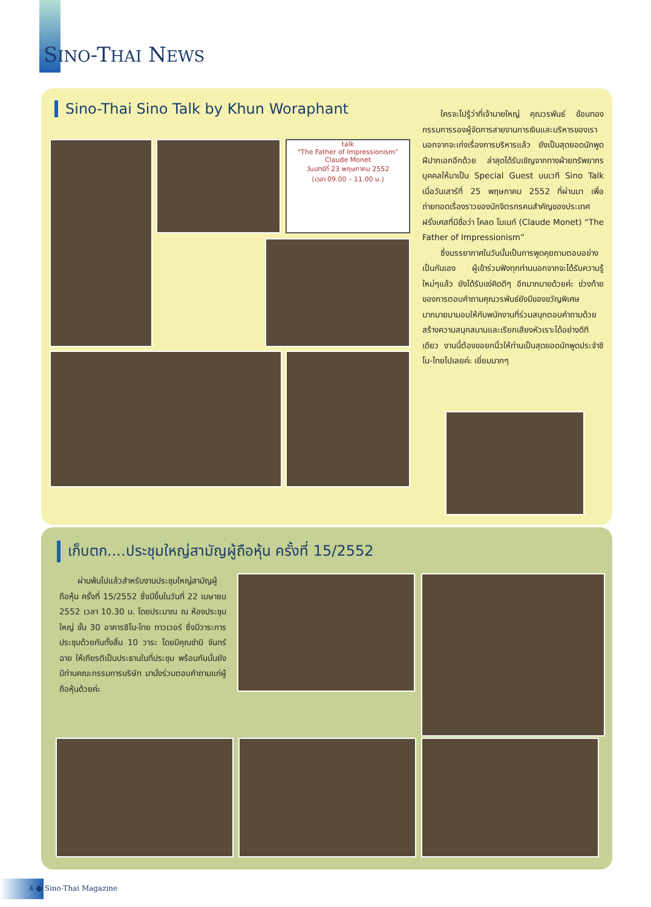SINO-THAI NEWS
Sino-Thai Sino Talk by Khun Woraphant
talk
"The Father of Impressionism"
Claude Monet
วันเสาร์ที่ 23 พฤษภาคม 2552
(เวลา 09.00 – 11.00 น.)
ใครจะไปรู้ว่าที่เจ้านายใหญ่ คุณวรพันธ์ ช้อนทอง กรรมการรองผู้จัดการสายงานการเงินและบริหารของเรา นอกจากจะเก่งเรื่องการบริหารแล้ว ยังเป็นสุดยอดนักพูดฝีปากเอกอีกด้วย ล่าสุดได้รับเชิญจากทางฝ่ายทรัพยากรบุคคลให้มาเป็น Special Guest บนเวที Sino Talk เมื่อวันเสาร์ที่ 25 พฤษภาคม 2552 ที่ผ่านมา เพื่อถ่ายทอดเรื่องราวของนักจิตรกรคนสำคัญของประเทศฝรั่งเศสที่มีชื่อว่า โคลด โมเนท์ (Claude Monet) “The Father of Impressionism”
ซึ่งบรรยากาศในวันนั้นเป็นการพูดคุยถามตอบอย่างเป็นกันเอง ผู้เข้าร่วมฟังทุกท่านนอกจากจะได้รับความรู้ใหม่ๆแล้ว ยังได้รับแง่คิดดีๆ อีกมากมายด้วยค่ะ ช่วงท้ายของการตอบคำถามคุณวรพันธ์ยังมีของขวัญพิเศษมากมายมามอบให้กับพนักงานที่ร่วมสนุกตอบคำถามด้วย สร้างความสนุกสนานและเรียกเสียงหัวเราะได้อย่างดีทีเดียว งานนี้ต้องขอยกนิ้วให้ท่านเป็นสุดยอดนักพูดประจำซิโน-ไทยไปเลยค่ะ เยี่ยมมากๆ
เก็บตก....ประชุมใหญ่สามัญผู้ถือหุ้น ครั้งที่ 15/2552
ผ่านพ้นไปแล้วสำหรับงานประชุมใหญ่สามัญผู้ถือหุ้น ครั้งที่ 15/2552 ซึ่งมีขึ้นในวันที่ 22 เมษายน 2552 เวลา 10.30 น. โดยประมาณ ณ ห้องประชุมใหญ่ ชั้น 30 อาคารซิโน-ไทย ทาวเวอร์ ซึ่งมีวาระการประชุมด้วยกันทั้งสิ้น 10 วาระ โดยมีคุณชำนิ จันทร์ฉาย ให้เกียรติเป็นประธานในที่ประชุม พร้อมกันนั้นยังมีท่านคณะกรรมการบริษัท มานั่งร่วมตอบคำถามแก่ผู้ถือหุ้นด้วยค่ะ
4 ● Sino-Thai Magazine